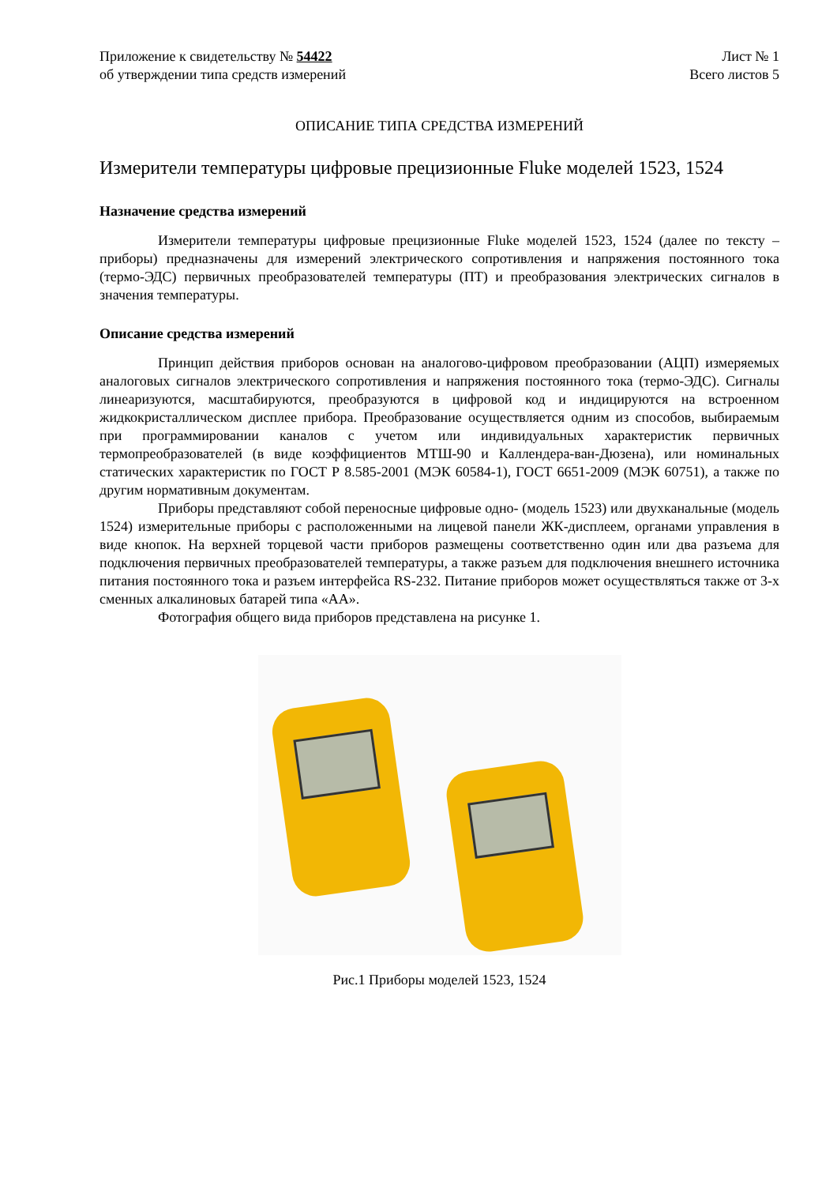Приложение к свидетельству № 54422 Лист № 1
об утверждении типа средств измерений Всего листов 5
ОПИСАНИЕ ТИПА СРЕДСТВА ИЗМЕРЕНИЙ
Измерители температуры цифровые прецизионные Fluke моделей 1523, 1524
Назначение средства измерений
Измерители температуры цифровые прецизионные Fluke моделей 1523, 1524 (далее по тексту – приборы) предназначены для измерений электрического сопротивления и напряжения постоянного тока (термо-ЭДС) первичных преобразователей температуры (ПТ) и преобразования электрических сигналов в значения температуры.
Описание средства измерений
Принцип действия приборов основан на аналогово-цифровом преобразовании (АЦП) измеряемых аналоговых сигналов электрического сопротивления и напряжения постоянного тока (термо-ЭДС). Сигналы линеаризуются, масштабируются, преобразуются в цифровой код и индицируются на встроенном жидкокристаллическом дисплее прибора. Преобразование осуществляется одним из способов, выбираемым при программировании каналов с учетом или индивидуальных характеристик первичных термопреобразователей (в виде коэффициентов МТШ-90 и Каллендера-ван-Дюзена), или номинальных статических характеристик по ГОСТ Р 8.585-2001 (МЭК 60584-1), ГОСТ 6651-2009 (МЭК 60751), а также по другим нормативным документам.
Приборы представляют собой переносные цифровые одно- (модель 1523) или двухканальные (модель 1524) измерительные приборы с расположенными на лицевой панели ЖК-дисплеем, органами управления в виде кнопок. На верхней торцевой части приборов размещены соответственно один или два разъема для подключения первичных преобразователей температуры, а также разъем для подключения внешнего источника питания постоянного тока и разъем интерфейса RS-232. Питание приборов может осуществляться также от 3-х сменных алкалиновых батарей типа «АА».
Фотография общего вида приборов представлена на рисунке 1.
Рис.1 Приборы моделей 1523, 1524